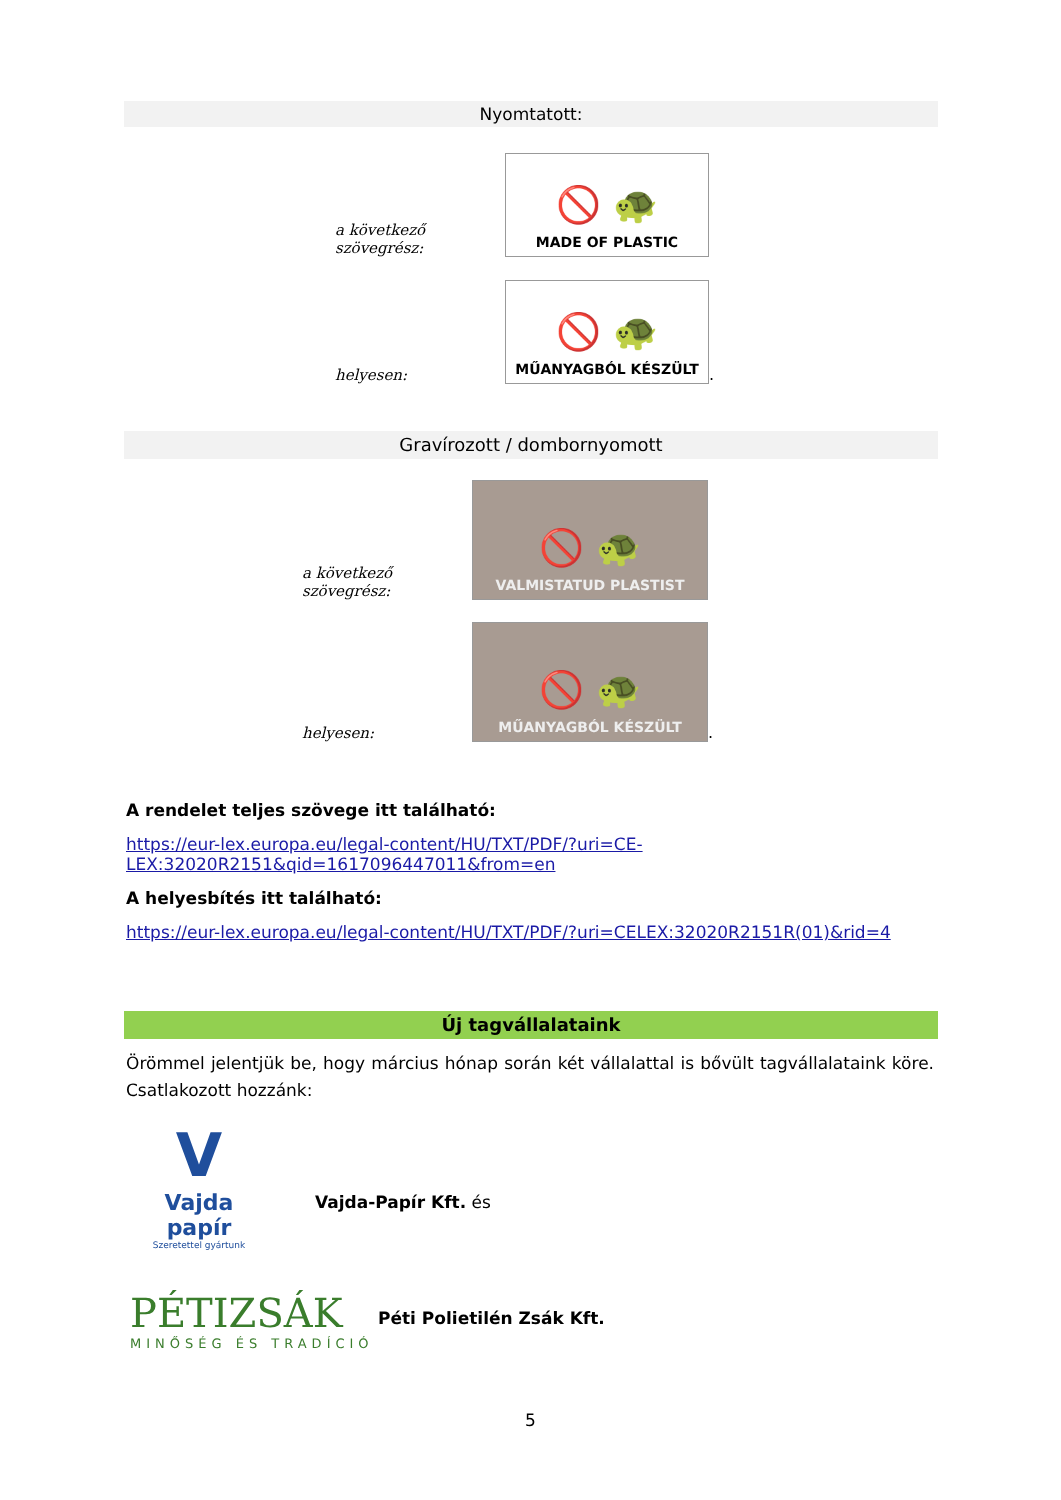Nyomtatott:
a következő szövegrész:
🚫 🐢
MADE OF PLASTIC
helyesen:
🚫 🐢
MŰANYAGBÓL KÉSZÜLT
.
Gravírozott / dombornyomott
a következő szövegrész:
🚫 🐢
VALMISTATUD PLASTIST
helyesen:
🚫 🐢
MŰANYAGBÓL KÉSZÜLT
.
A rendelet teljes szövege itt található:
https://eur-lex.europa.eu/legal-content/HU/TXT/PDF/?uri=CE-LEX:32020R2151&qid=1617096447011&from=en
A helyesbítés itt található:
https://eur-lex.europa.eu/legal-content/HU/TXT/PDF/?uri=CELEX:32020R2151R(01)&rid=4
Új tagvállalataink
Örömmel jelentjük be, hogy március hónap során két vállalattal is bővült tagvállalataink köre. Csatlakozott hozzánk:
V
Vajda papír
Szeretettel gyártunk
Vajda-Papír Kft. és
PÉTIZSÁK
MINŐSÉG ÉS TRADÍCIÓ
Péti Polietilén Zsák Kft.
5